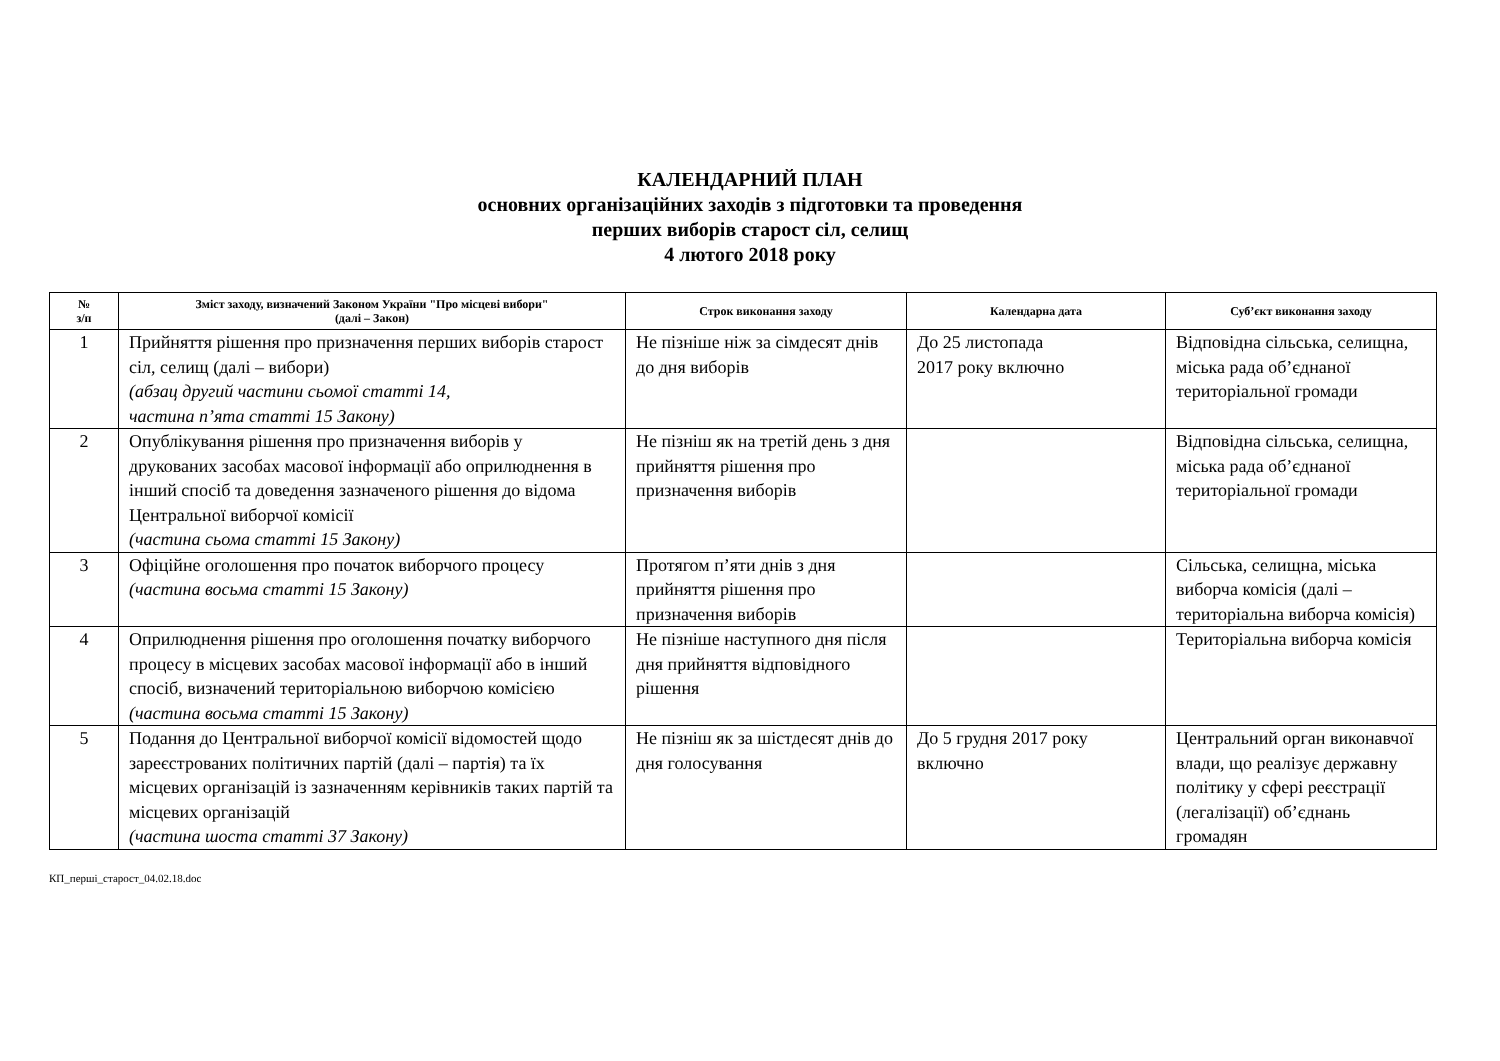КАЛЕНДАРНИЙ ПЛАН
основних організаційних заходів з підготовки та проведення
перших виборів старост сіл, селищ
4 лютого 2018 року
| № з/п | Зміст заходу, визначений Законом України "Про місцеві вибори" (далі – Закон) | Строк виконання заходу | Календарна дата | Суб’єкт виконання заходу |
| --- | --- | --- | --- | --- |
| 1 | Прийняття рішення про призначення перших виборів старост сіл, селищ (далі – вибори) (абзац другий частини сьомої статті 14, частина п’ята статті 15 Закону) | Не пізніше ніж за сімдесят днів до дня виборів | До 25 листопада 2017 року включно | Відповідна сільська, селищна, міська рада об’єднаної територіальної громади |
| 2 | Опублікування рішення про призначення виборів у друкованих засобах масової інформації або оприлюднення в інший спосіб та доведення зазначеного рішення до відома Центральної виборчої комісії (частина сьома статті 15 Закону) | Не пізніш як на третій день з дня прийняття рішення про призначення виборів | | Відповідна сільська, селищна, міська рада об’єднаної територіальної громади |
| 3 | Офіційне оголошення про початок виборчого процесу (частина восьма статті 15 Закону) | Протягом п’яти днів з дня прийняття рішення про призначення виборів | | Сільська, селищна, міська виборча комісія (далі – територіальна виборча комісія) |
| 4 | Оприлюднення рішення про оголошення початку виборчого процесу в місцевих засобах масової інформації або в інший спосіб, визначений територіальною виборчою комісією (частина восьма статті 15 Закону) | Не пізніше наступного дня після дня прийняття відповідного рішення | | Територіальна виборча комісія |
| 5 | Подання до Центральної виборчої комісії відомостей щодо зареєстрованих політичних партій (далі – партія) та їх місцевих організацій із зазначенням керівників таких партій та місцевих організацій (частина шоста статті 37 Закону) | Не пізніш як за шістдесят днів до дня голосування | До 5 грудня 2017 року включно | Центральний орган виконавчої влади, що реалізує державну політику у сфері реєстрації (легалізації) об’єднань громадян |
КП_перші_старост_04.02.18.doc